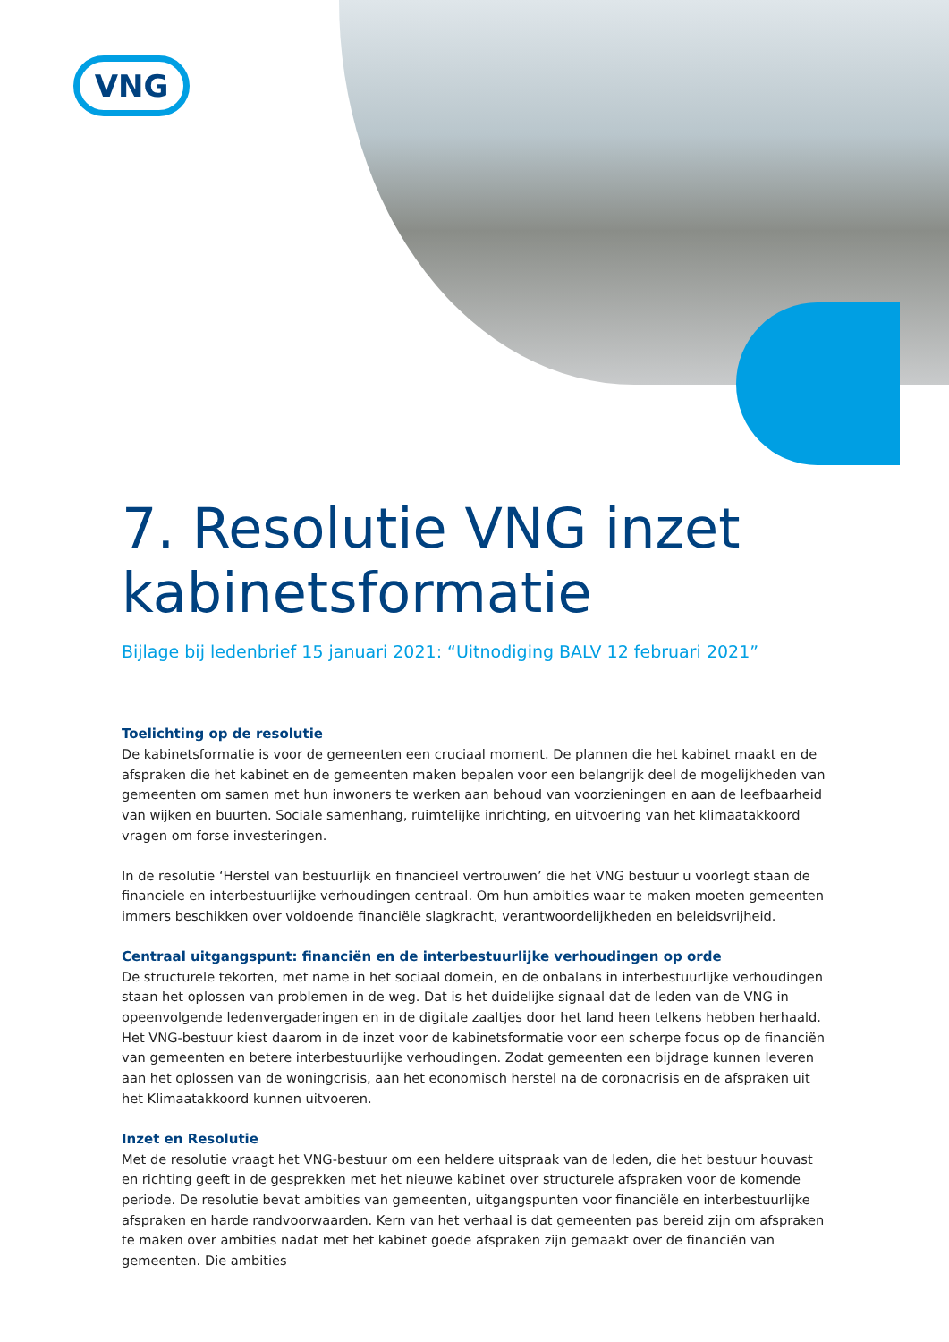VNG
7. Resolutie VNG inzet kabinetsformatie
Bijlage bij ledenbrief 15 januari 2021: “Uitnodiging BALV 12 februari 2021”
Toelichting op de resolutie
De kabinetsformatie is voor de gemeenten een cruciaal moment. De plannen die het kabinet maakt en de afspraken die het kabinet en de gemeenten maken bepalen voor een belangrijk deel de mogelijkheden van gemeenten om samen met hun inwoners te werken aan behoud van voorzieningen en aan de leefbaarheid van wijken en buurten. Sociale samenhang, ruimtelijke inrichting, en uitvoering van het klimaatakkoord vragen om forse investeringen.
In de resolutie ‘Herstel van bestuurlijk en financieel vertrouwen’ die het VNG bestuur u voorlegt staan de finan­ciele en interbestuurlijke verhoudingen centraal. Om hun ambities waar te maken moeten gemeenten immers beschikken over voldoende financiële slagkracht, verantwoordelijkheden en beleidsvrijheid.
Centraal uitgangspunt: financiën en de interbestuurlijke verhoudingen op orde
De structurele tekorten, met name in het sociaal domein, en de onbalans in interbestuurlijke verhoudingen staan het oplossen van problemen in de weg. Dat is het duidelijke signaal dat de leden van de VNG in opeen­volgende ledenvergaderingen en in de digitale zaaltjes door het land heen telkens hebben herhaald. Het VNG-bestuur kiest daarom in de inzet voor de kabinetsformatie voor een scherpe focus op de financiën van gemeenten en betere interbestuurlijke verhoudingen. Zodat gemeenten een bijdrage kunnen leveren aan het oplossen van de woningcrisis, aan het economisch herstel na de coronacrisis en de afspraken uit het Klimaatak­koord kunnen uitvoeren.
Inzet en Resolutie
Met de resolutie vraagt het VNG-bestuur om een heldere uitspraak van de leden, die het bestuur houvast en richting geeft in de gesprekken met het nieuwe kabinet over structurele afspraken voor de komende periode. De resolutie bevat ambities van gemeenten, uitgangspunten voor financiële en interbestuurlijke afspraken en harde randvoorwaarden. Kern van het verhaal is dat gemeenten pas bereid zijn om afspraken te maken over ambities nadat met het kabinet goede afspraken zijn gemaakt over de financiën van gemeenten. Die ambities